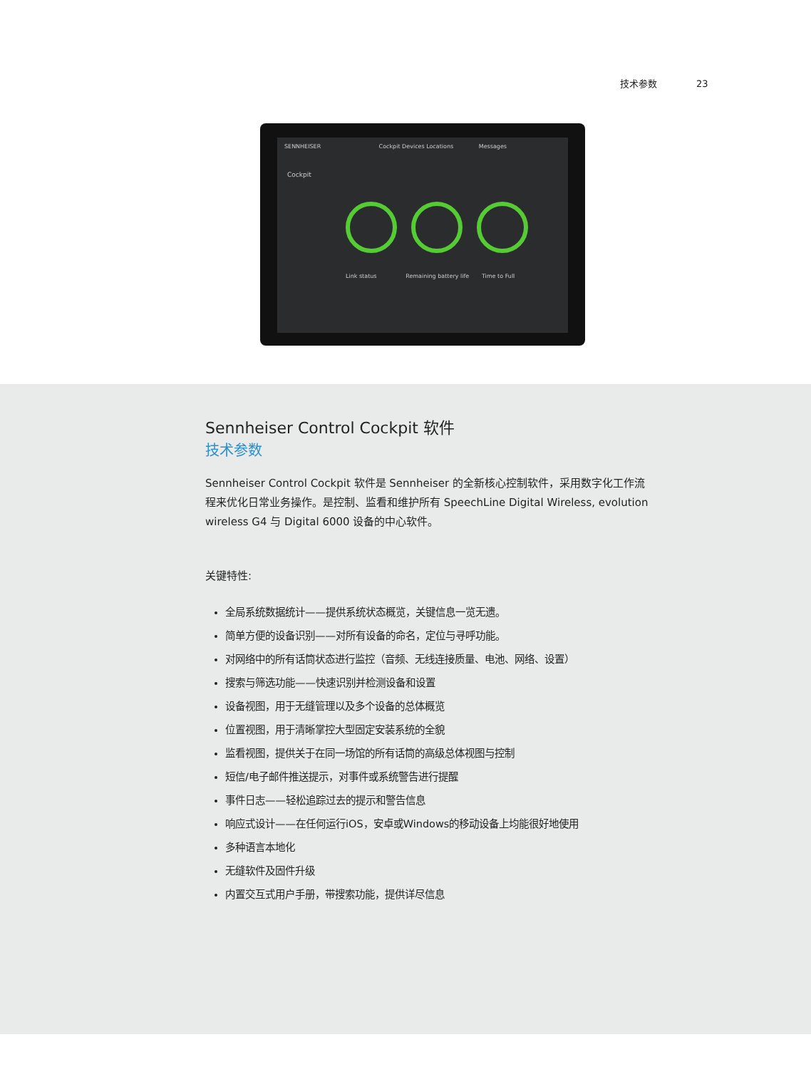技术参数 23
SENNHEISER Cockpit Devices Locations Messages
Cockpit
Link status Remaining battery life Time to Full
Sennheiser Control Cockpit 软件
技术参数
Sennheiser Control Cockpit 软件是 Sennheiser 的全新核心控制软件，采用数字化工作流程来优化日常业务操作。是控制、监看和维护所有 SpeechLine Digital Wireless, evolution wireless G4 与 Digital 6000 设备的中心软件。
关键特性:
全局系统数据统计——提供系统状态概览，关键信息一览无遗。
简单方便的设备识别——对所有设备的命名，定位与寻呼功能。
对网络中的所有话筒状态进行监控（音频、无线连接质量、电池、网络、设置）
搜索与筛选功能——快速识别并检测设备和设置
设备视图，用于无缝管理以及多个设备的总体概览
位置视图，用于清晰掌控大型固定安装系统的全貌
监看视图，提供关于在同一场馆的所有话筒的高级总体视图与控制
短信/电子邮件推送提示，对事件或系统警告进行提醒
事件日志——轻松追踪过去的提示和警告信息
响应式设计——在任何运行iOS，安卓或Windows的移动设备上均能很好地使用
多种语言本地化
无缝软件及固件升级
内置交互式用户手册，带搜索功能，提供详尽信息